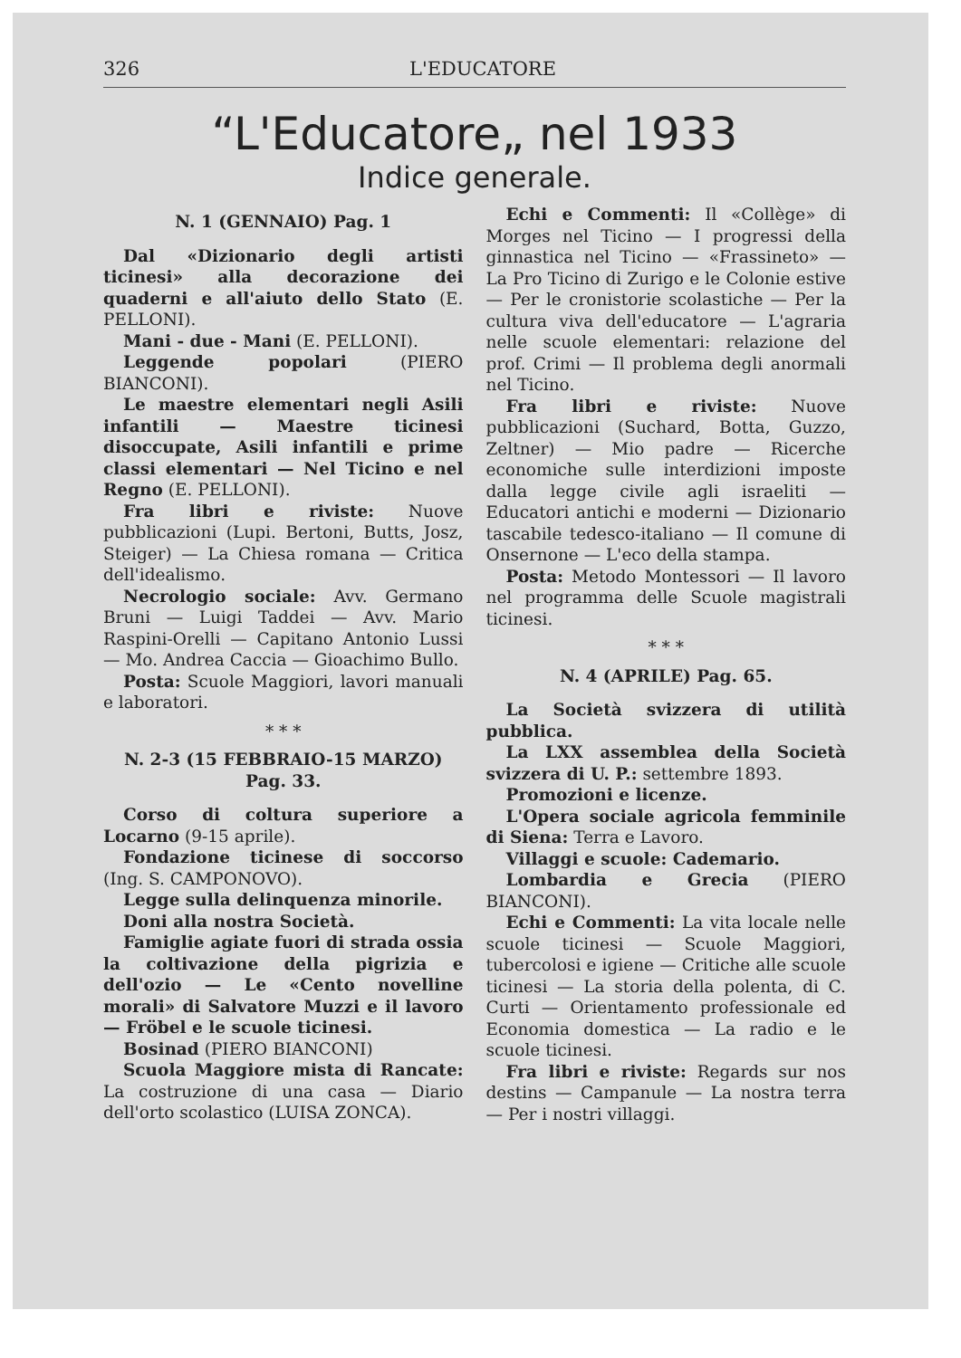326 L'EDUCATORE
“L'Educatore„ nel 1933
Indice generale.
N. 1 (GENNAIO) Pag. 1
Dal «Dizionario degli artisti ticinesi» alla decorazione dei quaderni e all'aiuto dello Stato (E. PELLONI).
Mani - due - Mani (E. PELLONI).
Leggende popolari (PIERO BIANCONI).
Le maestre elementari negli Asili infantili — Maestre ticinesi disoccupate, Asili infantili e prime classi elementari — Nel Ticino e nel Regno (E. PELLONI).
Fra libri e riviste: Nuove pubblicazioni (Lupi. Bertoni, Butts, Josz, Steiger) — La Chiesa romana — Critica dell'idealismo.
Necrologio sociale: Avv. Germano Bruni — Luigi Taddei — Avv. Mario Raspini-Orelli — Capitano Antonio Lussi — Mo. Andrea Caccia — Gioachimo Bullo.
Posta: Scuole Maggiori, lavori manuali e laboratori.
* * *
N. 2-3 (15 FEBBRAIO-15 MARZO)
Pag. 33.
Corso di coltura superiore a Locarno (9-15 aprile).
Fondazione ticinese di soccorso (Ing. S. CAMPONOVO).
Legge sulla delinquenza minorile.
Doni alla nostra Società.
Famiglie agiate fuori di strada ossia la coltivazione della pigrizia e dell'ozio — Le «Cento novelline morali» di Salvatore Muzzi e il lavoro — Fröbel e le scuole ticinesi.
Bosinad (PIERO BIANCONI)
Scuola Maggiore mista di Rancate: La costruzione di una casa — Diario dell'orto scolastico (LUISA ZONCA).
Echi e Commenti: Il «Collège» di Morges nel Ticino — I progressi della ginnastica nel Ticino — «Frassineto» — La Pro Ticino di Zurigo e le Colonie estive — Per le cronistorie scolastiche — Per la cultura viva dell'educatore — L'agraria nelle scuole elementari: relazione del prof. Crimi — Il problema degli anormali nel Ticino.
Fra libri e riviste: Nuove pubblicazioni (Suchard, Botta, Guzzo, Zeltner) — Mio padre — Ricerche economiche sulle interdizioni imposte dalla legge civile agli israeliti — Educatori antichi e moderni — Dizionario tascabile tedesco-italiano — Il comune di Onsernone — L'eco della stampa.
Posta: Metodo Montessori — Il lavoro nel programma delle Scuole magistrali ticinesi.
* * *
N. 4 (APRILE) Pag. 65.
La Società svizzera di utilità pubblica.
La LXX assemblea della Società svizzera di U. P.: settembre 1893.
Promozioni e licenze.
L'Opera sociale agricola femminile di Siena: Terra e Lavoro.
Villaggi e scuole: Cademario.
Lombardia e Grecia (PIERO BIANCONI).
Echi e Commenti: La vita locale nelle scuole ticinesi — Scuole Maggiori, tubercolosi e igiene — Critiche alle scuole ticinesi — La storia della polenta, di C. Curti — Orientamento professionale ed Economia domestica — La radio e le scuole ticinesi.
Fra libri e riviste: Regards sur nos destins — Campanule — La nostra terra — Per i nostri villaggi.